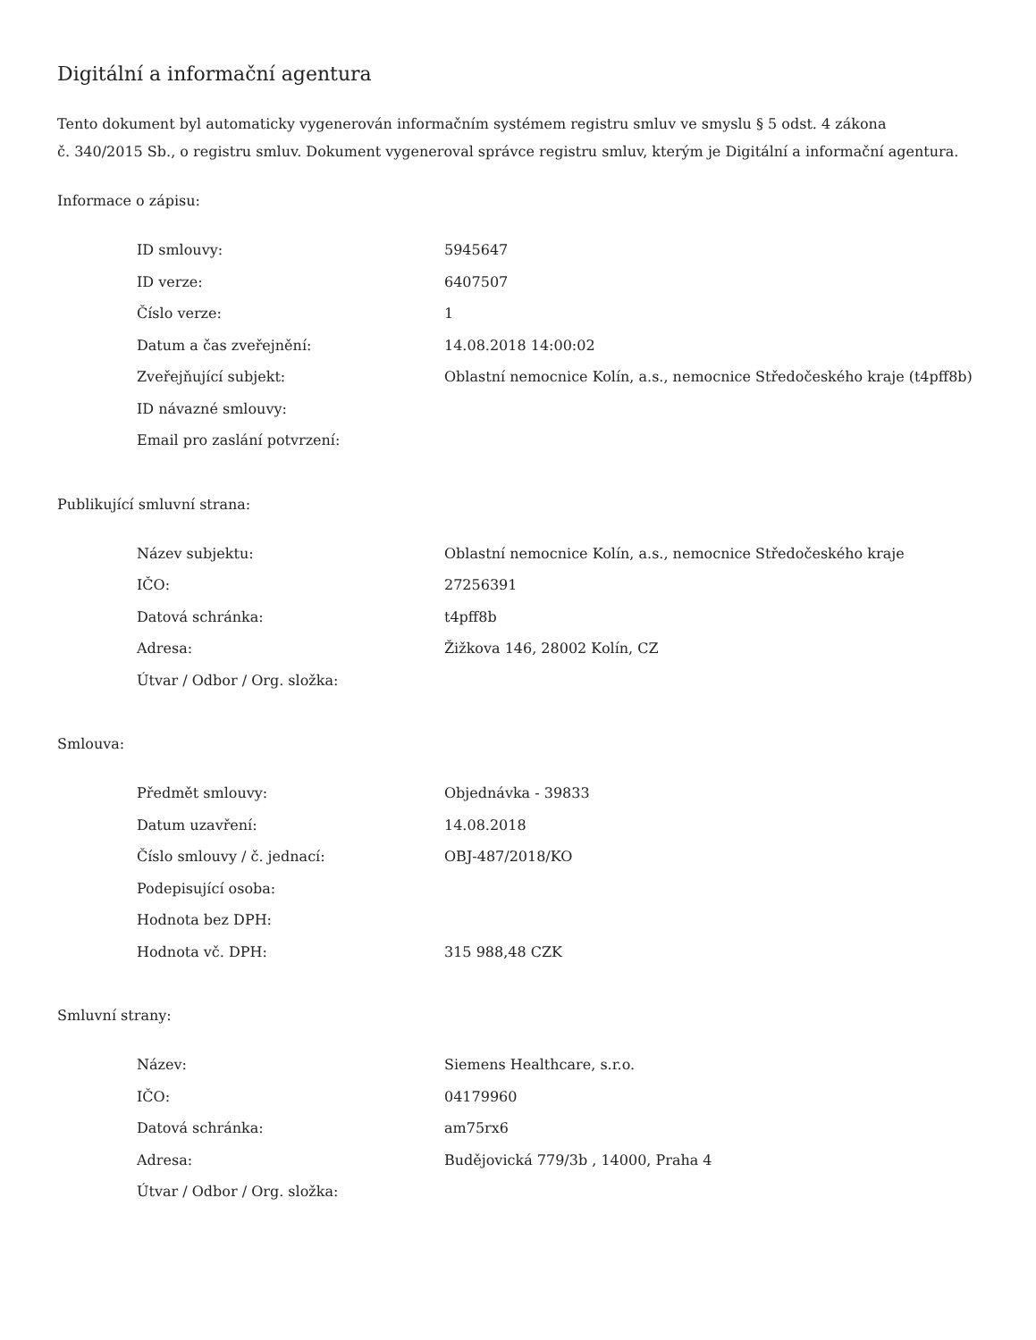Digitální a informační agentura
Tento dokument byl automaticky vygenerován informačním systémem registru smluv ve smyslu § 5 odst. 4 zákona
č. 340/2015 Sb., o registru smluv. Dokument vygeneroval správce registru smluv, kterým je Digitální a informační agentura.
Informace o zápisu:
| ID smlouvy: | 5945647 |
| ID verze: | 6407507 |
| Číslo verze: | 1 |
| Datum a čas zveřejnění: | 14.08.2018 14:00:02 |
| Zveřejňující subjekt: | Oblastní nemocnice Kolín, a.s., nemocnice Středočeského kraje (t4pff8b) |
| ID návazné smlouvy: | |
| Email pro zaslání potvrzení: | |
Publikující smluvní strana:
| Název subjektu: | Oblastní nemocnice Kolín, a.s., nemocnice Středočeského kraje |
| IČO: | 27256391 |
| Datová schránka: | t4pff8b |
| Adresa: | Žižkova 146, 28002 Kolín, CZ |
| Útvar / Odbor / Org. složka: | |
Smlouva:
| Předmět smlouvy: | Objednávka - 39833 |
| Datum uzavření: | 14.08.2018 |
| Číslo smlouvy / č. jednací: | OBJ-487/2018/KO |
| Podepisující osoba: | |
| Hodnota bez DPH: | |
| Hodnota vč. DPH: | 315 988,48 CZK |
Smluvní strany:
| Název: | Siemens Healthcare, s.r.o. |
| IČO: | 04179960 |
| Datová schránka: | am75rx6 |
| Adresa: | Budějovická 779/3b , 14000, Praha 4 |
| Útvar / Odbor / Org. složka: | |